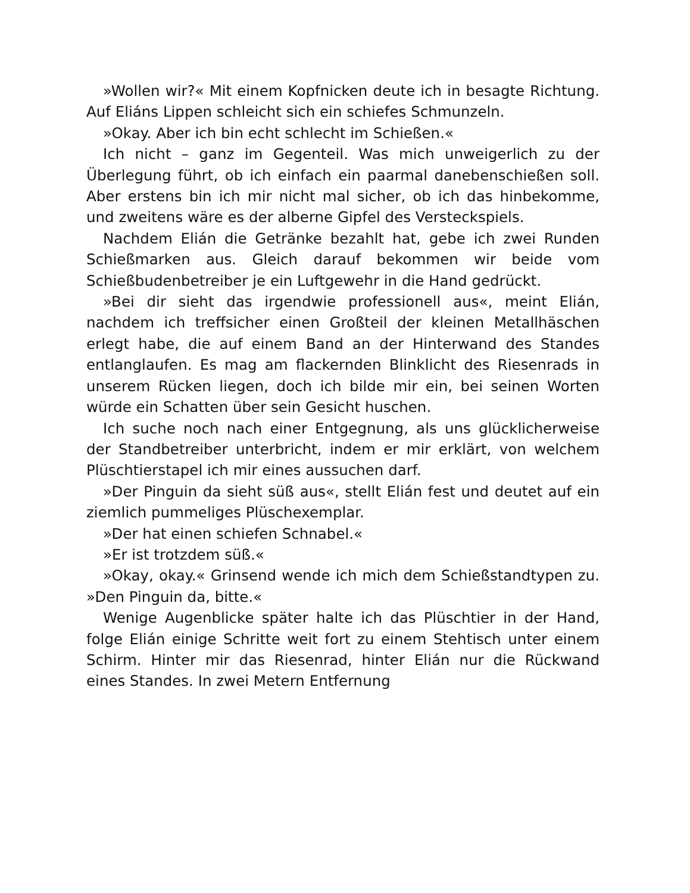»Wollen wir?« Mit einem Kopfnicken deute ich in besagte Richtung. Auf Eliáns Lippen schleicht sich ein schiefes Schmunzeln.
»Okay. Aber ich bin echt schlecht im Schießen.«
Ich nicht – ganz im Gegenteil. Was mich unweigerlich zu der Überlegung führt, ob ich einfach ein paarmal danebenschießen soll. Aber erstens bin ich mir nicht mal sicher, ob ich das hinbekomme, und zweitens wäre es der alberne Gipfel des Versteckspiels.
Nachdem Elián die Getränke bezahlt hat, gebe ich zwei Runden Schießmarken aus. Gleich darauf bekommen wir beide vom Schießbudenbetreiber je ein Luftgewehr in die Hand gedrückt.
»Bei dir sieht das irgendwie professionell aus«, meint Elián, nachdem ich treffsicher einen Großteil der kleinen Metallhäschen erlegt habe, die auf einem Band an der Hinterwand des Standes entlanglaufen. Es mag am flackernden Blinklicht des Riesenrads in unserem Rücken liegen, doch ich bilde mir ein, bei seinen Worten würde ein Schatten über sein Gesicht huschen.
Ich suche noch nach einer Entgegnung, als uns glücklicherweise der Standbetreiber unterbricht, indem er mir erklärt, von welchem Plüschtierstapel ich mir eines aussuchen darf.
»Der Pinguin da sieht süß aus«, stellt Elián fest und deutet auf ein ziemlich pummeliges Plüschexemplar.
»Der hat einen schiefen Schnabel.«
»Er ist trotzdem süß.«
»Okay, okay.« Grinsend wende ich mich dem Schießstandtypen zu. »Den Pinguin da, bitte.«
Wenige Augenblicke später halte ich das Plüschtier in der Hand, folge Elián einige Schritte weit fort zu einem Stehtisch unter einem Schirm. Hinter mir das Riesenrad, hinter Elián nur die Rückwand eines Standes. In zwei Metern Entfernung